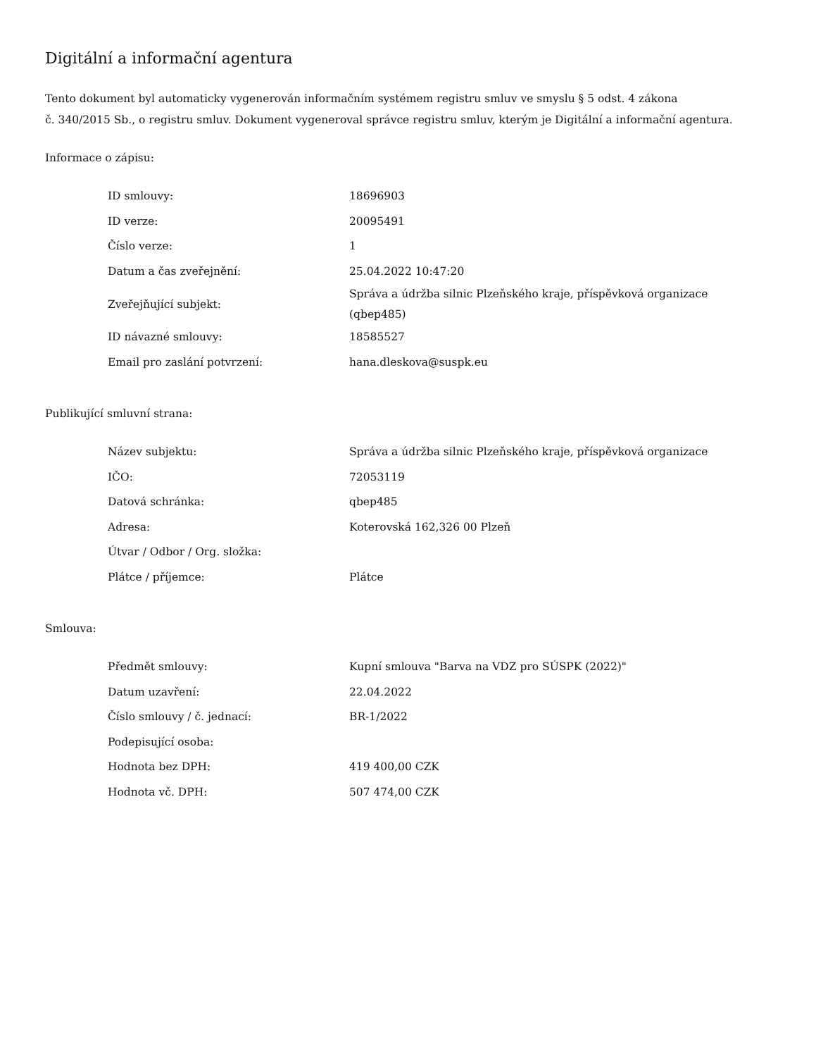Digitální a informační agentura
Tento dokument byl automaticky vygenerován informačním systémem registru smluv ve smyslu § 5 odst. 4 zákona
č. 340/2015 Sb., o registru smluv. Dokument vygeneroval správce registru smluv, kterým je Digitální a informační agentura.
Informace o zápisu:
| ID smlouvy: | 18696903 |
| ID verze: | 20095491 |
| Číslo verze: | 1 |
| Datum a čas zveřejnění: | 25.04.2022 10:47:20 |
| Zveřejňující subjekt: | Správa a údržba silnic Plzeňského kraje, příspěvková organizace (qbep485) |
| ID návazné smlouvy: | 18585527 |
| Email pro zaslání potvrzení: | hana.dleskova@suspk.eu |
Publikující smluvní strana:
| Název subjektu: | Správa a údržba silnic Plzeňského kraje, příspěvková organizace |
| IČO: | 72053119 |
| Datová schránka: | qbep485 |
| Adresa: | Koterovská 162,326 00 Plzeň |
| Útvar / Odbor / Org. složka: | |
| Plátce / příjemce: | Plátce |
Smlouva:
| Předmět smlouvy: | Kupní smlouva "Barva na VDZ pro SÚSPK (2022)" |
| Datum uzavření: | 22.04.2022 |
| Číslo smlouvy / č. jednací: | BR-1/2022 |
| Podepisující osoba: | |
| Hodnota bez DPH: | 419 400,00 CZK |
| Hodnota vč. DPH: | 507 474,00 CZK |